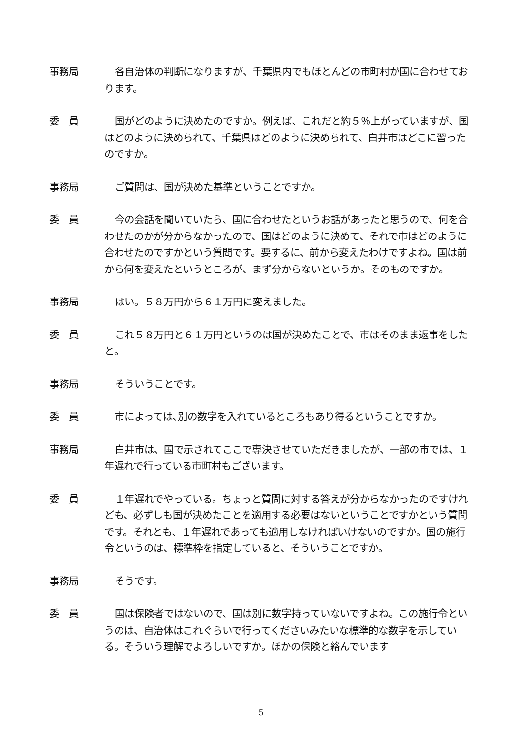事務局 各自治体の判断になりますが、千葉県内でもほとんどの市町村が国に合わせております。
委　員 国がどのように決めたのですか。例えば、これだと約５％上がっていますが、国はどのように決められて、千葉県はどのように決められて、白井市はどこに習ったのですか。
事務局 ご質問は、国が決めた基準ということですか。
委　員 今の会話を聞いていたら、国に合わせたというお話があったと思うので、何を合わせたのかが分からなかったので、国はどのように決めて、それで市はどのように合わせたのですかという質問です。要するに、前から変えたわけですよね。国は前から何を変えたというところが、まず分からないというか。そのものですか。
事務局 はい。５８万円から６１万円に変えました。
委　員 これ５８万円と６１万円というのは国が決めたことで、市はそのまま返事をしたと。
事務局 そういうことです。
委　員 市によっては､別の数字を入れているところもあり得るということですか｡
事務局 白井市は、国で示されてここで専決させていただきましたが、一部の市では、１年遅れで行っている市町村もございます。
委　員 １年遅れでやっている。ちょっと質問に対する答えが分からなかったのですけれども、必ずしも国が決めたことを適用する必要はないということですかという質問です。それとも、１年遅れであっても適用しなければいけないのですか。国の施行令というのは、標準枠を指定していると、そういうことですか。
事務局 そうです。
委　員 国は保険者ではないので、国は別に数字持っていないですよね。この施行令というのは、自治体はこれぐらいで行ってくださいみたいな標準的な数字を示している。そういう理解でよろしいですか。ほかの保険と絡んでいます
5